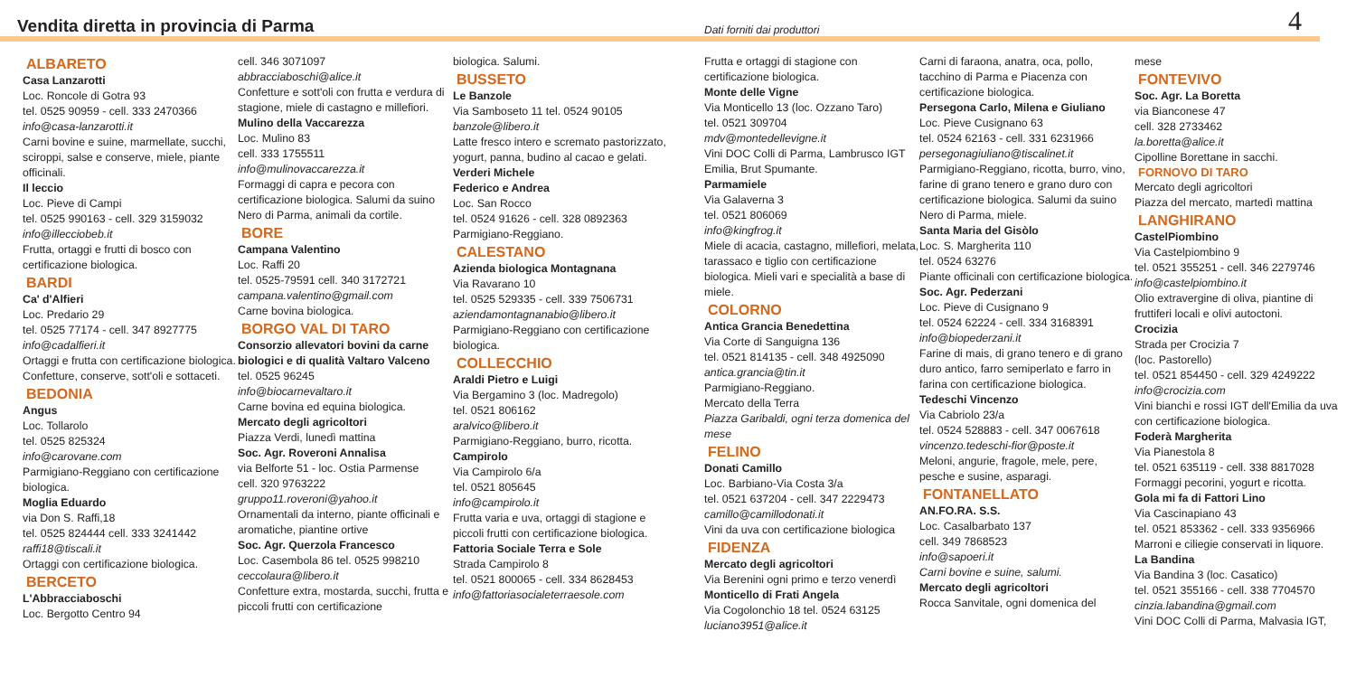Vendita diretta in provincia di Parma
Dati forniti dai produttori 4
ALBARETO
Casa Lanzarotti
Loc. Roncole di Gotra 93
tel. 0525 90959 - cell. 333 2470366
info@casa-lanzarotti.it
Carni bovine e suine, marmellate, succhi, sciroppi, salse e conserve, miele, piante officinali.
Il leccio
Loc. Pieve di Campi
tel. 0525 990163 - cell. 329 3159032
info@illecciobeb.it
Frutta, ortaggi e frutti di bosco con certificazione biologica.
BARDI
Ca' d'Alfieri
Loc. Predario 29
tel. 0525 77174 - cell. 347 8927775
info@cadalfieri.it
Ortaggi e frutta con certificazione biologica. Confetture, conserve, sott'oli e sottaceti.
BEDONIA
Angus
Loc. Tollarolo
tel. 0525 825324
info@carovane.com
Parmigiano-Reggiano con certificazione biologica.
Moglia Eduardo
via Don S. Raffi,18
tel. 0525 824444 cell. 333 3241442
raffi18@tiscali.it
Ortaggi con certificazione biologica.
BERCETO
L'Abbracciaboschi
Loc. Bergotto Centro 94
cell. 346 3071097
abbracciaboschi@alice.it
Confetture e sott'oli con frutta e verdura di stagione, miele di castagno e millefiori.
Mulino della Vaccarezza
Loc. Mulino 83
cell. 333 1755511
info@mulinovaccarezza.it
Formaggi di capra e pecora con certificazione biologica. Salumi da suino Nero di Parma, animali da cortile.
BORE
Campana Valentino
Loc. Raffi 20
tel. 0525-79591 cell. 340 3172721
campana.valentino@gmail.com
Carne bovina biologica.
BORGO VAL DI TARO
Consorzio allevatori bovini da carne biologici e di qualità Valtaro Valceno
tel. 0525 96245
info@biocarnevaltaro.it
Carne bovina ed equina biologica.
Mercato degli agricoltori
Piazza Verdi, lunedì mattina
Soc. Agr. Roveroni Annalisa
via Belforte 51 - loc. Ostia Parmense
cell. 320 9763222
gruppo11.roveroni@yahoo.it
Ornamentali da interno, piante officinali e aromatiche, piantine ortive
Soc. Agr. Querzola Francesco
Loc. Casembola 86 tel. 0525 998210
ceccolaura@libero.it
Confetture extra, mostarda, succhi, frutta e piccoli frutti con certificazione
biologica. Salumi.
BUSSETO
Le Banzole
Via Samboseto 11 tel. 0524 90105
banzole@libero.it
Latte fresco intero e scremato pastorizzato, yogurt, panna, budino al cacao e gelati.
Verderi Michele
Federico e Andrea
Loc. San Rocco
tel. 0524 91626 - cell. 328 0892363
Parmigiano-Reggiano.
CALESTANO
Azienda biologica Montagnana
Via Ravarano 10
tel. 0525 529335 - cell. 339 7506731
aziendamontagnanabio@libero.it
Parmigiano-Reggiano con certificazione biologica.
COLLECCHIO
Araldi Pietro e Luigi
Via Bergamino 3 (loc. Madregolo)
tel. 0521 806162
aralvico@libero.it
Parmigiano-Reggiano, burro, ricotta.
Campirolo
Via Campirolo 6/a
tel. 0521 805645
info@campirolo.it
Frutta varia e uva, ortaggi di stagione e piccoli frutti con certificazione biologica.
Fattoria Sociale Terra e Sole
Strada Campirolo 8
tel. 0521 800065 - cell. 334 8628453
info@fattoriasocialeterraesole.com
Frutta e ortaggi di stagione con certificazione biologica.
Monte delle Vigne
Via Monticello 13 (loc. Ozzano Taro)
tel. 0521 309704
mdv@montedellevigne.it
Vini DOC Colli di Parma, Lambrusco IGT Emilia, Brut Spumante.
Parmamiele
Via Galaverna 3
tel. 0521 806069
info@kingfrog.it
Miele di acacia, castagno, millefiori, melata, tarassaco e tiglio con certificazione biologica. Mieli vari e specialità a base di miele.
COLORNO
Antica Grancia Benedettina
Via Corte di Sanguigna 136
tel. 0521 814135 - cell. 348 4925090
antica.grancia@tin.it
Parmigiano-Reggiano.
Mercato della Terra
Piazza Garibaldi, ogni terza domenica del mese
FELINO
Donati Camillo
Loc. Barbiano-Via Costa 3/a
tel. 0521 637204 - cell. 347 2229473
camillo@camillodonati.it
Vini da uva con certificazione biologica
FIDENZA
Mercato degli agricoltori
Via Berenini ogni primo e terzo venerdì
Monticello di Frati Angela
Via Cogolonchio 18 tel. 0524 63125
luciano3951@alice.it
Carni di faraona, anatra, oca, pollo, tacchino di Parma e Piacenza con certificazione biologica.
Persegona Carlo, Milena e Giuliano
Loc. Pieve Cusignano 63
tel. 0524 62163 - cell. 331 6231966
persegonagiuliano@tiscalinet.it
Parmigiano-Reggiano, ricotta, burro, vino, farine di grano tenero e grano duro con certificazione biologica. Salumi da suino Nero di Parma, miele.
Santa Maria del Gisòlo
Loc. S. Margherita 110
tel. 0524 63276
Piante officinali con certificazione biologica.
Soc. Agr. Pederzani
Loc. Pieve di Cusignano 9
tel. 0524 62224 - cell. 334 3168391
info@biopederzani.it
Farine di mais, di grano tenero e di grano duro antico, farro semiperlato e farro in farina con certificazione biologica.
Tedeschi Vincenzo
Via Cabriolo 23/a
tel. 0524 528883 - cell. 347 0067618
vincenzo.tedeschi-fior@poste.it
Meloni, angurie, fragole, mele, pere, pesche e susine, asparagi.
FONTANELLATO
AN.FO.RA. S.S.
Loc. Casalbarbato 137
cell. 349 7868523
info@sapoeri.it
Carni bovine e suine, salumi.
Mercato degli agricoltori
Rocca Sanvitale, ogni domenica del
mese
FONTEVIVO
Soc. Agr. La Boretta
via Bianconese 47
cell. 328 2733462
la.boretta@alice.it
Cipolline Borettane in sacchi.
FORNOVO DI TARO
Mercato degli agricoltori
Piazza del mercato, martedì mattina
LANGHIRANO
CastelPiombino
Via Castelpiombino 9
tel. 0521 355251 - cell. 346 2279746
info@castelpiombino.it
Olio extravergine di oliva, piantine di fruttiferi locali e olivi autoctoni.
Crocizia
Strada per Crocizia 7
(loc. Pastorello)
tel. 0521 854450 - cell. 329 4249222
info@crocizia.com
Vini bianchi e rossi IGT dell'Emilia da uva con certificazione biologica.
Foderà Margherita
Via Pianestola 8
tel. 0521 635119 - cell. 338 8817028
Formaggi pecorini, yogurt e ricotta.
Gola mi fa di Fattori Lino
Via Cascinapiano 43
tel. 0521 853362 - cell. 333 9356966
Marroni e ciliegie conservati in liquore.
La Bandina
Via Bandina 3 (loc. Casatico)
tel. 0521 355166 - cell. 338 7704570
cinzia.labandina@gmail.com
Vini DOC Colli di Parma, Malvasia IGT,